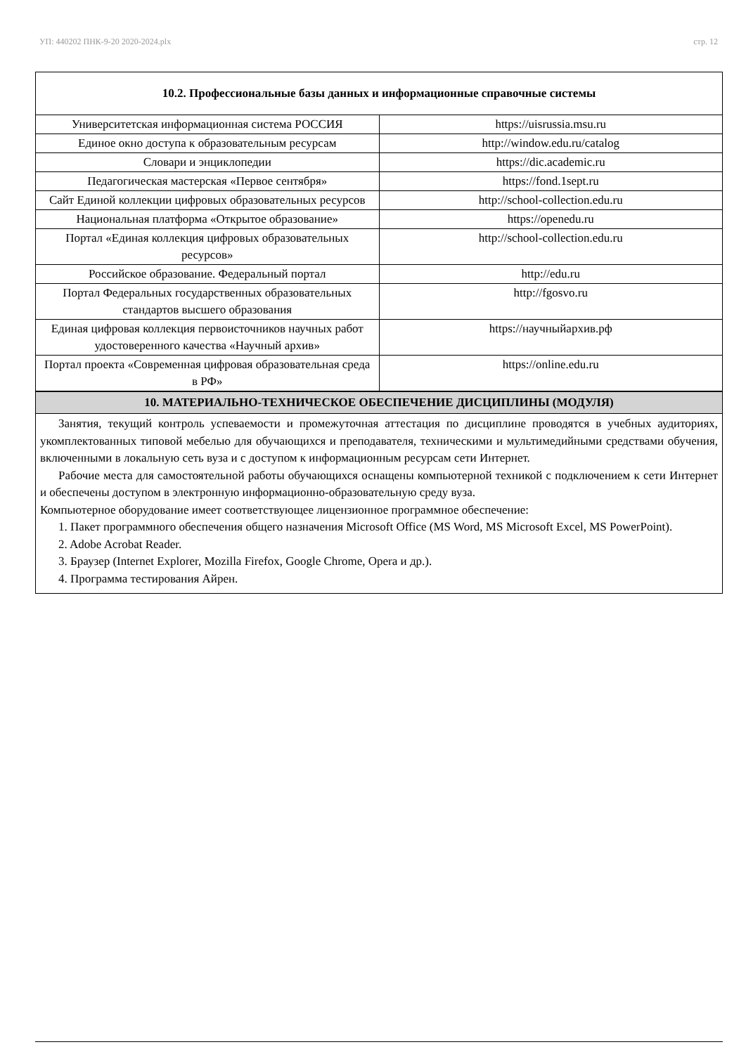УП: 440202 ПНК-9-20 2020-2024.plx стр. 12
10.2. Профессиональные базы данных и информационные справочные системы
| Университетская информационная система РОССИЯ | https://uisrussia.msu.ru |
| Единое окно доступа к образовательным ресурсам | http://window.edu.ru/catalog |
| Словари и энциклопедии | https://dic.academic.ru |
| Педагогическая мастерская «Первое сентября» | https://fond.1sept.ru |
| Сайт Единой коллекции цифровых образовательных ресурсов | http://school-collection.edu.ru |
| Национальная платформа «Открытое образование» | https://openedu.ru |
| Портал «Единая коллекция цифровых образовательных ресурсов» | http://school-collection.edu.ru |
| Российское образование. Федеральный портал | http://edu.ru |
| Портал Федеральных государственных образовательных стандартов высшего образования | http://fgosvo.ru |
| Единая цифровая коллекция первоисточников научных работ удостоверенного качества «Научный архив» | https://научныйархив.рф |
| Портал проекта «Современная цифровая образовательная среда в РФ» | https://online.edu.ru |
10. МАТЕРИАЛЬНО-ТЕХНИЧЕСКОЕ ОБЕСПЕЧЕНИЕ ДИСЦИПЛИНЫ (МОДУЛЯ)
Занятия, текущий контроль успеваемости и промежуточная аттестация по дисциплине проводятся в учебных аудиториях, укомплектованных типовой мебелью для обучающихся и преподавателя, техническими и мультимедийными средствами обучения, включенными в локальную сеть вуза и с доступом к информационным ресурсам сети Интернет.
Рабочие места для самостоятельной работы обучающихся оснащены компьютерной техникой с подключением к сети Интернет и обеспечены доступом в электронную информационно-образовательную среду вуза.
Компьютерное оборудование имеет соответствующее лицензионное программное обеспечение:
1. Пакет программного обеспечения общего назначения Microsoft Office (MS Word, MS Microsoft Excel, MS PowerPoint).
2. Adobe Acrobat Reader.
3. Браузер (Internet Explorer, Mozilla Firefox, Google Chrome, Opera и др.).
4. Программа тестирования Айрен.